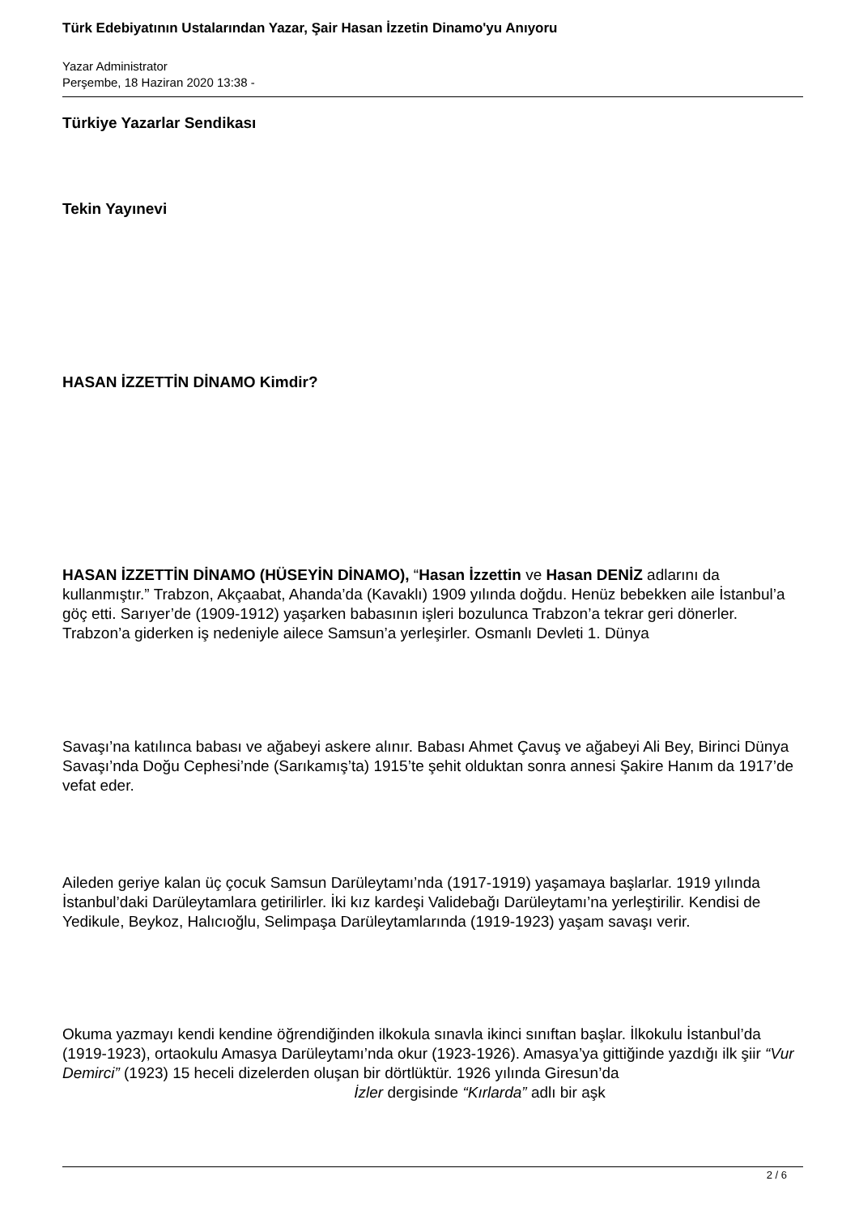Türk Edebiyatının Ustalarından Yazar, Şair Hasan İzzetin Dinamo'yu Anıyoru
Yazar Administrator
Perşembe, 18 Haziran 2020 13:38 -
Türkiye Yazarlar Sendikası
Tekin Yayınevi
HASAN İZZETTİN DİNAMO Kimdir?
HASAN İZZETTİN DİNAMO (HÜSEYİN DİNAMO), “Hasan İzzettin ve Hasan DENİZ adlarını da kullanmıştır.” Trabzon, Akçaabat, Ahanda’da (Kavaklı) 1909 yılında doğdu. Henüz bebekken aile İstanbul’a göç etti. Sarıyer’de (1909-1912) yaşarken babasının işleri bozulunca Trabzon’a tekrar geri dönerler. Trabzon’a giderken iş nedeniyle ailece Samsun’a yerleşirler. Osmanlı Devleti 1. Dünya
Savaşı’na katılınca babası ve ağabeyi askere alınır. Babası Ahmet Çavuş ve ağabeyi Ali Bey, Birinci Dünya Savaşı’nda Doğu Cephesi’nde (Sarıkamış’ta) 1915’te şehit olduktan sonra annesi Şakire Hanım da 1917’de vefat eder.
Aileden geriye kalan üç çocuk Samsun Darüleytamı’nda (1917-1919) yaşamaya başlarlar. 1919 yılında İstanbul’daki Darüleytamlara getirilirler. İki kız kardeşi Validebağı Darüleytamı’na yerleştirilir. Kendisi de Yedikule, Beykoz, Halıcıoğlu, Selimpaşa Darüleytamlarında (1919-1923) yaşam savaşı verir.
Okuma yazmayı kendi kendine öğrendiğinden ilkokula sınavla ikinci sınıftan başlar. İlkokulu İstanbul’da (1919-1923), ortaokulu Amasya Darüleytamı’nda okur (1923-1926). Amasya’ya gittiğinde yazdığı ilk şiir “Vur Demirci” (1923) 15 heceli dizelerden oluşan bir dörtlüktür. 1926 yılında Giresun’da İzler dergisinde “Kırlarda” adlı bir aşk
2 / 6